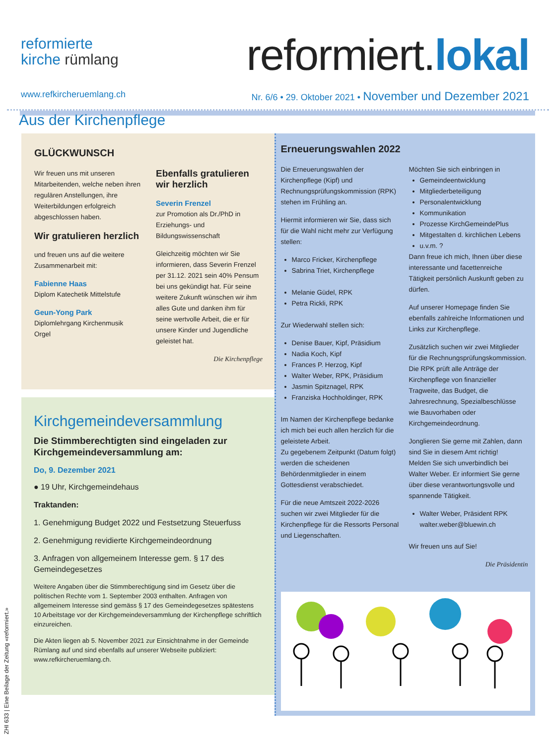reformierte
kirche rümlang
reformiert.lokal
www.refkircheruemlang.ch Nr. 6/6 • 29. Oktober 2021 • November und Dezember 2021
Aus der Kirchenpflege
GLÜCKWUNSCH
Wir freuen uns mit unseren Mitarbeitenden, welche neben ihren regulären Anstellungen, ihre Weiterbildungen erfolgreich abgeschlossen haben.
Wir gratulieren herzlich
und freuen uns auf die weitere Zusammenarbeit mit:
Fabienne Haas
Diplom Katechetik Mittelstufe
Geun-Yong Park
Diplomlehrgang Kirchenmusik Orgel
Ebenfalls gratulieren wir herzlich
Severin Frenzel
zur Promotion als Dr./PhD in Erziehungs- und Bildungswissenschaft
Gleichzeitig möchten wir Sie informieren, dass Severin Frenzel per 31.12. 2021 sein 40% Pensum bei uns gekündigt hat. Für seine weitere Zukunft wünschen wir ihm alles Gute und danken ihm für seine wertvolle Arbeit, die er für unsere Kinder und Jugendliche geleistet hat.
Die Kirchenpflege
Kirchgemeindeversammlung
Die Stimmberechtigten sind eingeladen zur Kirchgemeindeversammlung am:
Do, 9. Dezember 2021
● 19 Uhr, Kirchgemeindehaus
Traktanden:
1. Genehmigung Budget 2022 und Festsetzung Steuerfuss
2. Genehmigung revidierte Kirchgemeindeordnung
3. Anfragen von allgemeinem Interesse gem. § 17 des Gemeindegesetzes
Weitere Angaben über die Stimmberechtigung sind im Gesetz über die politischen Rechte vom 1. September 2003 enthalten. Anfragen von allgemeinem Interesse sind gemäss § 17 des Gemeindegesetzes spätestens 10 Arbeitstage vor der Kirchgemeindeversammlung der Kirchenpflege schriftlich einzureichen.
Die Akten liegen ab 5. November 2021 zur Einsichtnahme in der Gemeinde Rümlang auf und sind ebenfalls auf unserer Webseite publiziert: www.refkircheruemlang.ch.
Erneuerungswahlen 2022
Die Erneuerungswahlen der Kirchenpflege (Kipf) und Rechnungsprüfungskommission (RPK) stehen im Frühling an.
Hiermit informieren wir Sie, dass sich für die Wahl nicht mehr zur Verfügung stellen:
Marco Fricker, Kirchenpflege
Sabrina Triet, Kirchenpflege
Melanie Güdel, RPK
Petra Rickli, RPK
Zur Wiederwahl stellen sich:
Denise Bauer, Kipf, Präsidium
Nadia Koch, Kipf
Frances P. Herzog, Kipf
Walter Weber, RPK, Präsidium
Jasmin Spitznagel, RPK
Franziska Hochholdinger, RPK
Im Namen der Kirchenpflege bedanke ich mich bei euch allen herzlich für die geleistete Arbeit.
Zu gegebenem Zeitpunkt (Datum folgt) werden die scheidenen Behördenmitglieder in einem Gottesdienst verabschiedet.
Für die neue Amtszeit 2022-2026 suchen wir zwei Mitglieder für die Kirchenpflege für die Ressorts Personal und Liegenschaften.
Möchten Sie sich einbringen in
Gemeindeentwicklung
Mitgliederbeteiligung
Personalentwicklung
Kommunikation
Prozesse KirchGemeindePlus
Mitgestalten d. kirchlichen Lebens
u.v.m. ?
Dann freue ich mich, Ihnen über diese interessante und facettenreiche Tätigkeit persönlich Auskunft geben zu dürfen.
Auf unserer Homepage finden Sie ebenfalls zahlreiche Informationen und Links zur Kirchenpflege.
Zusätzlich suchen wir zwei Mitglieder für die Rechnungsprüfungskommission. Die RPK prüft alle Anträge der Kirchenpflege von finanzieller Tragweite, das Budget, die Jahresrechnung, Spezialbeschlüsse wie Bauvorhaben oder Kirchgemeindeordnung.
Jonglieren Sie gerne mit Zahlen, dann sind Sie in diesem Amt richtig!
Melden Sie sich unverbindlich bei Walter Weber. Er informiert Sie gerne über diese verantwortungsvolle und spannende Tätigkeit.
Walter Weber, Präsident RPK
walter.weber@bluewin.ch
Wir freuen uns auf Sie!
Die Präsidentin
ZHI 633 | Eine Beilage der Zeitung «reformiert.»